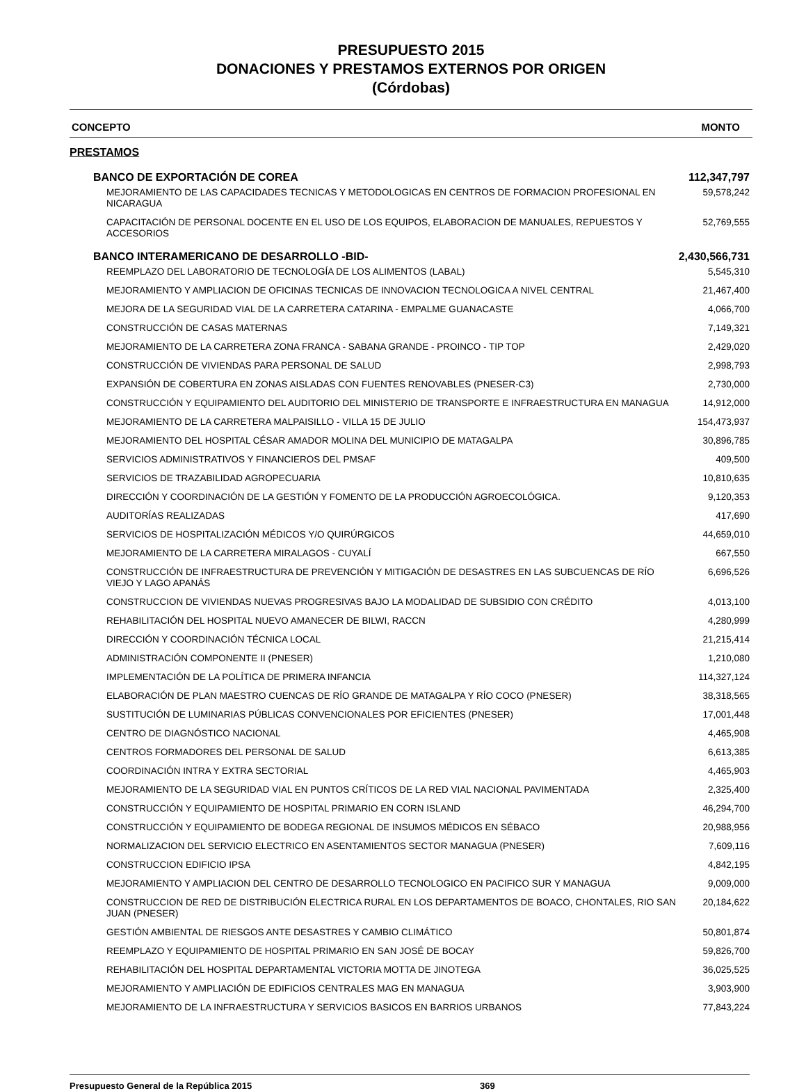PRESUPUESTO 2015
DONACIONES Y PRESTAMOS EXTERNOS POR ORIGEN
(Córdobas)
| CONCEPTO | MONTO |
| --- | --- |
| PRESTAMOS | |
| BANCO DE EXPORTACIÓN DE COREA | 112,347,797 |
| MEJORAMIENTO DE LAS CAPACIDADES TECNICAS Y METODOLOGICAS EN CENTROS DE FORMACION PROFESIONAL EN NICARAGUA | 59,578,242 |
| CAPACITACIÓN DE PERSONAL DOCENTE EN EL USO DE LOS EQUIPOS, ELABORACION DE MANUALES, REPUESTOS Y ACCESORIOS | 52,769,555 |
| BANCO INTERAMERICANO DE DESARROLLO -BID- | 2,430,566,731 |
| REEMPLAZO DEL LABORATORIO DE TECNOLOGÍA DE LOS ALIMENTOS (LABAL) | 5,545,310 |
| MEJORAMIENTO Y AMPLIACION DE OFICINAS TECNICAS DE INNOVACION TECNOLOGICA A NIVEL CENTRAL | 21,467,400 |
| MEJORA DE LA SEGURIDAD VIAL DE LA CARRETERA CATARINA - EMPALME GUANACASTE | 4,066,700 |
| CONSTRUCCIÓN DE CASAS MATERNAS | 7,149,321 |
| MEJORAMIENTO DE LA CARRETERA ZONA FRANCA - SABANA GRANDE - PROINCO - TIP TOP | 2,429,020 |
| CONSTRUCCIÓN DE VIVIENDAS PARA PERSONAL DE SALUD | 2,998,793 |
| EXPANSIÓN DE COBERTURA EN ZONAS AISLADAS CON FUENTES RENOVABLES (PNESER-C3) | 2,730,000 |
| CONSTRUCCIÓN Y EQUIPAMIENTO DEL AUDITORIO DEL MINISTERIO DE TRANSPORTE E INFRAESTRUCTURA EN MANAGUA | 14,912,000 |
| MEJORAMIENTO DE LA CARRETERA MALPAISILLO - VILLA 15 DE JULIO | 154,473,937 |
| MEJORAMIENTO DEL HOSPITAL CÉSAR AMADOR MOLINA DEL MUNICIPIO DE MATAGALPA | 30,896,785 |
| SERVICIOS ADMINISTRATIVOS Y FINANCIEROS DEL PMSAF | 409,500 |
| SERVICIOS DE TRAZABILIDAD AGROPECUARIA | 10,810,635 |
| DIRECCIÓN Y COORDINACIÓN DE LA GESTIÓN Y FOMENTO DE LA PRODUCCIÓN AGROECOLÓGICA. | 9,120,353 |
| AUDITORÍAS REALIZADAS | 417,690 |
| SERVICIOS DE HOSPITALIZACIÓN MÉDICOS Y/O QUIRÚRGICOS | 44,659,010 |
| MEJORAMIENTO DE LA CARRETERA MIRALAGOS - CUYALÍ | 667,550 |
| CONSTRUCCIÓN DE INFRAESTRUCTURA DE PREVENCIÓN Y MITIGACIÓN DE DESASTRES EN LAS SUBCUENCAS DE RÍO VIEJO Y LAGO APANÁS | 6,696,526 |
| CONSTRUCCION DE VIVIENDAS NUEVAS PROGRESIVAS BAJO LA MODALIDAD DE SUBSIDIO CON CRÉDITO | 4,013,100 |
| REHABILITACIÓN DEL HOSPITAL NUEVO AMANECER DE BILWI, RACCN | 4,280,999 |
| DIRECCIÓN Y COORDINACIÓN TÉCNICA LOCAL | 21,215,414 |
| ADMINISTRACIÓN COMPONENTE II (PNESER) | 1,210,080 |
| IMPLEMENTACIÓN DE LA POLÍTICA DE PRIMERA INFANCIA | 114,327,124 |
| ELABORACIÓN DE PLAN MAESTRO CUENCAS DE RÍO GRANDE DE MATAGALPA Y RÍO COCO (PNESER) | 38,318,565 |
| SUSTITUCIÓN DE LUMINARIAS PÚBLICAS CONVENCIONALES POR EFICIENTES (PNESER) | 17,001,448 |
| CENTRO DE DIAGNÓSTICO NACIONAL | 4,465,908 |
| CENTROS FORMADORES DEL PERSONAL DE SALUD | 6,613,385 |
| COORDINACIÓN INTRA Y EXTRA SECTORIAL | 4,465,903 |
| MEJORAMIENTO DE LA SEGURIDAD VIAL EN PUNTOS CRÍTICOS DE LA RED VIAL NACIONAL PAVIMENTADA | 2,325,400 |
| CONSTRUCCIÓN Y EQUIPAMIENTO DE HOSPITAL PRIMARIO EN CORN ISLAND | 46,294,700 |
| CONSTRUCCIÓN Y EQUIPAMIENTO DE BODEGA REGIONAL DE INSUMOS MÉDICOS EN SÉBACO | 20,988,956 |
| NORMALIZACION DEL SERVICIO ELECTRICO EN ASENTAMIENTOS SECTOR MANAGUA (PNESER) | 7,609,116 |
| CONSTRUCCION EDIFICIO IPSA | 4,842,195 |
| MEJORAMIENTO Y AMPLIACION DEL CENTRO DE DESARROLLO TECNOLOGICO EN PACIFICO SUR Y MANAGUA | 9,009,000 |
| CONSTRUCCION DE RED DE DISTRIBUCIÓN ELECTRICA RURAL EN LOS DEPARTAMENTOS DE BOACO, CHONTALES, RIO SAN JUAN (PNESER) | 20,184,622 |
| GESTIÓN AMBIENTAL DE RIESGOS ANTE DESASTRES Y CAMBIO CLIMÁTICO | 50,801,874 |
| REEMPLAZO Y EQUIPAMIENTO DE HOSPITAL PRIMARIO EN SAN JOSÉ DE BOCAY | 59,826,700 |
| REHABILITACIÓN DEL HOSPITAL DEPARTAMENTAL VICTORIA MOTTA DE JINOTEGA | 36,025,525 |
| MEJORAMIENTO Y AMPLIACIÓN DE EDIFICIOS CENTRALES MAG EN MANAGUA | 3,903,900 |
| MEJORAMIENTO DE LA INFRAESTRUCTURA Y SERVICIOS BASICOS EN BARRIOS URBANOS | 77,843,224 |
Presupuesto General de la República 2015 369